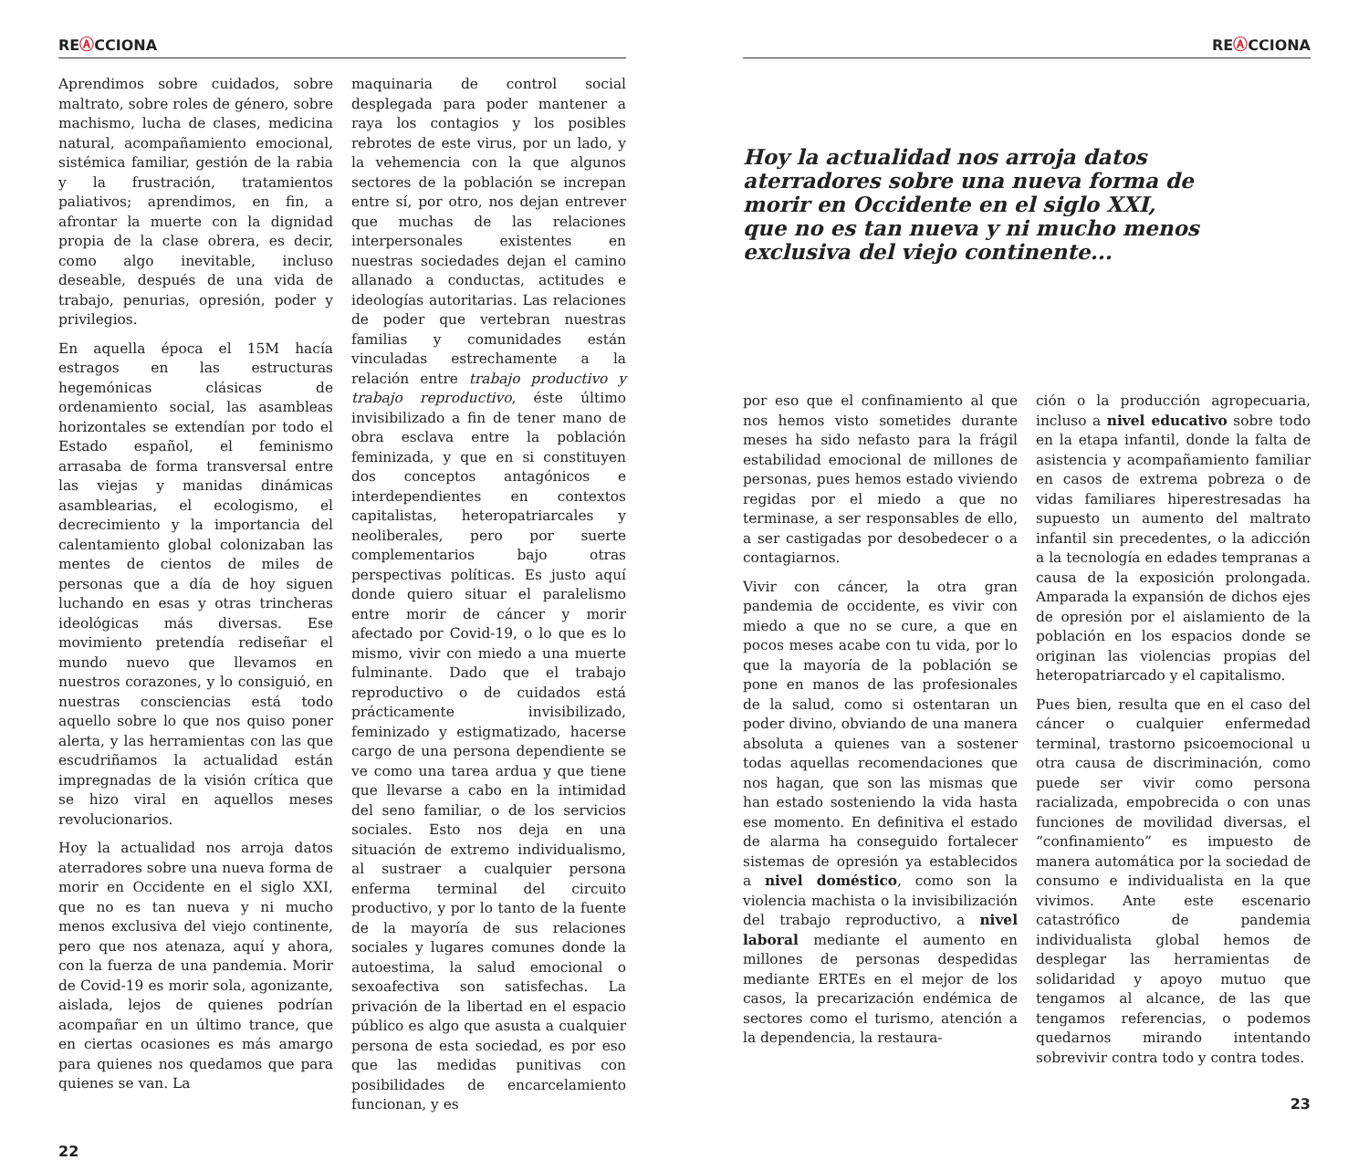RE Ⓐ CCIONA
Aprendimos sobre cuidados, sobre maltrato, sobre roles de género, sobre machismo, lucha de clases, medicina natural, acompañamiento emocional, sistémica familiar, gestión de la rabia y la frustración, tratamientos paliativos; aprendimos, en fin, a afrontar la muerte con la dignidad propia de la clase obrera, es decir, como algo inevitable, incluso deseable, después de una vida de trabajo, penurias, opresión, poder y privilegios.
En aquella época el 15M hacía estragos en las estructuras hegemónicas clásicas de ordenamiento social, las asambleas horizontales se extendían por todo el Estado español, el feminismo arrasaba de forma transversal entre las viejas y manidas dinámicas asamblearias, el ecologismo, el decrecimiento y la importancia del calentamiento global colonizaban las mentes de cientos de miles de personas que a día de hoy siguen luchando en esas y otras trincheras ideológicas más diversas. Ese movimiento pretendía rediseñar el mundo nuevo que llevamos en nuestros corazones, y lo consiguió, en nuestras consciencias está todo aquello sobre lo que nos quiso poner alerta, y las herramientas con las que escudriñamos la actualidad están impregnadas de la visión crítica que se hizo viral en aquellos meses revolucionarios.
Hoy la actualidad nos arroja datos aterradores sobre una nueva forma de morir en Occidente en el siglo XXI, que no es tan nueva y ni mucho menos exclusiva del viejo continente, pero que nos atenaza, aquí y ahora, con la fuerza de una pandemia. Morir de Covid-19 es morir sola, agonizante, aislada, lejos de quienes podrían acompañar en un último trance, que en ciertas ocasiones es más amargo para quienes nos quedamos que para quienes se van. La
maquinaria de control social desplegada para poder mantener a raya los contagios y los posibles rebrotes de este virus, por un lado, y la vehemencia con la que algunos sectores de la población se increpan entre sí, por otro, nos dejan entrever que muchas de las relaciones interpersonales existentes en nuestras sociedades dejan el camino allanado a conductas, actitudes e ideologías autoritarias. Las relaciones de poder que vertebran nuestras familias y comunidades están vinculadas estrechamente a la relación entre trabajo productivo y trabajo reproductivo, éste último invisibilizado a fin de tener mano de obra esclava entre la población feminizada, y que en si constituyen dos conceptos antagónicos e interdependientes en contextos capitalistas, heteropatriarcales y neoliberales, pero por suerte complementarios bajo otras perspectivas políticas. Es justo aquí donde quiero situar el paralelismo entre morir de cáncer y morir afectado por Covid-19, o lo que es lo mismo, vivir con miedo a una muerte fulminante. Dado que el trabajo reproductivo o de cuidados está prácticamente invisibilizado, feminizado y estigmatizado, hacerse cargo de una persona dependiente se ve como una tarea ardua y que tiene que llevarse a cabo en la intimidad del seno familiar, o de los servicios sociales. Esto nos deja en una situación de extremo individualismo, al sustraer a cualquier persona enferma terminal del circuito productivo, y por lo tanto de la fuente de la mayoría de sus relaciones sociales y lugares comunes donde la autoestima, la salud emocional o sexoafectiva son satisfechas. La privación de la libertad en el espacio público es algo que asusta a cualquier persona de esta sociedad, es por eso que las medidas punitivas con posibilidades de encarcelamiento funcionan, y es
22
RE Ⓐ CCIONA
Hoy la actualidad nos arroja datos aterradores sobre una nueva forma de morir en Occidente en el siglo XXI, que no es tan nueva y ni mucho menos exclusiva del viejo continente...
por eso que el confinamiento al que nos hemos visto sometides durante meses ha sido nefasto para la frágil estabilidad emocional de millones de personas, pues hemos estado viviendo regidas por el miedo a que no terminase, a ser responsables de ello, a ser castigadas por desobedecer o a contagiarnos.
Vivir con cáncer, la otra gran pandemia de occidente, es vivir con miedo a que no se cure, a que en pocos meses acabe con tu vida, por lo que la mayoría de la población se pone en manos de las profesionales de la salud, como si ostentaran un poder divino, obviando de una manera absoluta a quienes van a sostener todas aquellas recomendaciones que nos hagan, que son las mismas que han estado sosteniendo la vida hasta ese momento. En definitiva el estado de alarma ha conseguido fortalecer sistemas de opresión ya establecidos a nivel doméstico, como son la violencia machista o la invisibilización del trabajo reproductivo, a nivel laboral mediante el aumento en millones de personas despedidas mediante ERTEs en el mejor de los casos, la precarización endémica de sectores como el turismo, atención a la dependencia, la restaura-
ción o la producción agropecuaria, incluso a nivel educativo sobre todo en la etapa infantil, donde la falta de asistencia y acompañamiento familiar en casos de extrema pobreza o de vidas familiares hiperestresadas ha supuesto un aumento del maltrato infantil sin precedentes, o la adicción a la tecnología en edades tempranas a causa de la exposición prolongada. Amparada la expansión de dichos ejes de opresión por el aislamiento de la población en los espacios donde se originan las violencias propias del heteropatriarcado y el capitalismo.
Pues bien, resulta que en el caso del cáncer o cualquier enfermedad terminal, trastorno psicoemocional u otra causa de discriminación, como puede ser vivir como persona racializada, empobrecida o con unas funciones de movilidad diversas, el “confinamiento” es impuesto de manera automática por la sociedad de consumo e individualista en la que vivimos. Ante este escenario catastrófico de pandemia individualista global hemos de desplegar las herramientas de solidaridad y apoyo mutuo que tengamos al alcance, de las que tengamos referencias, o podemos quedarnos mirando intentando sobrevivir contra todo y contra todes.
23